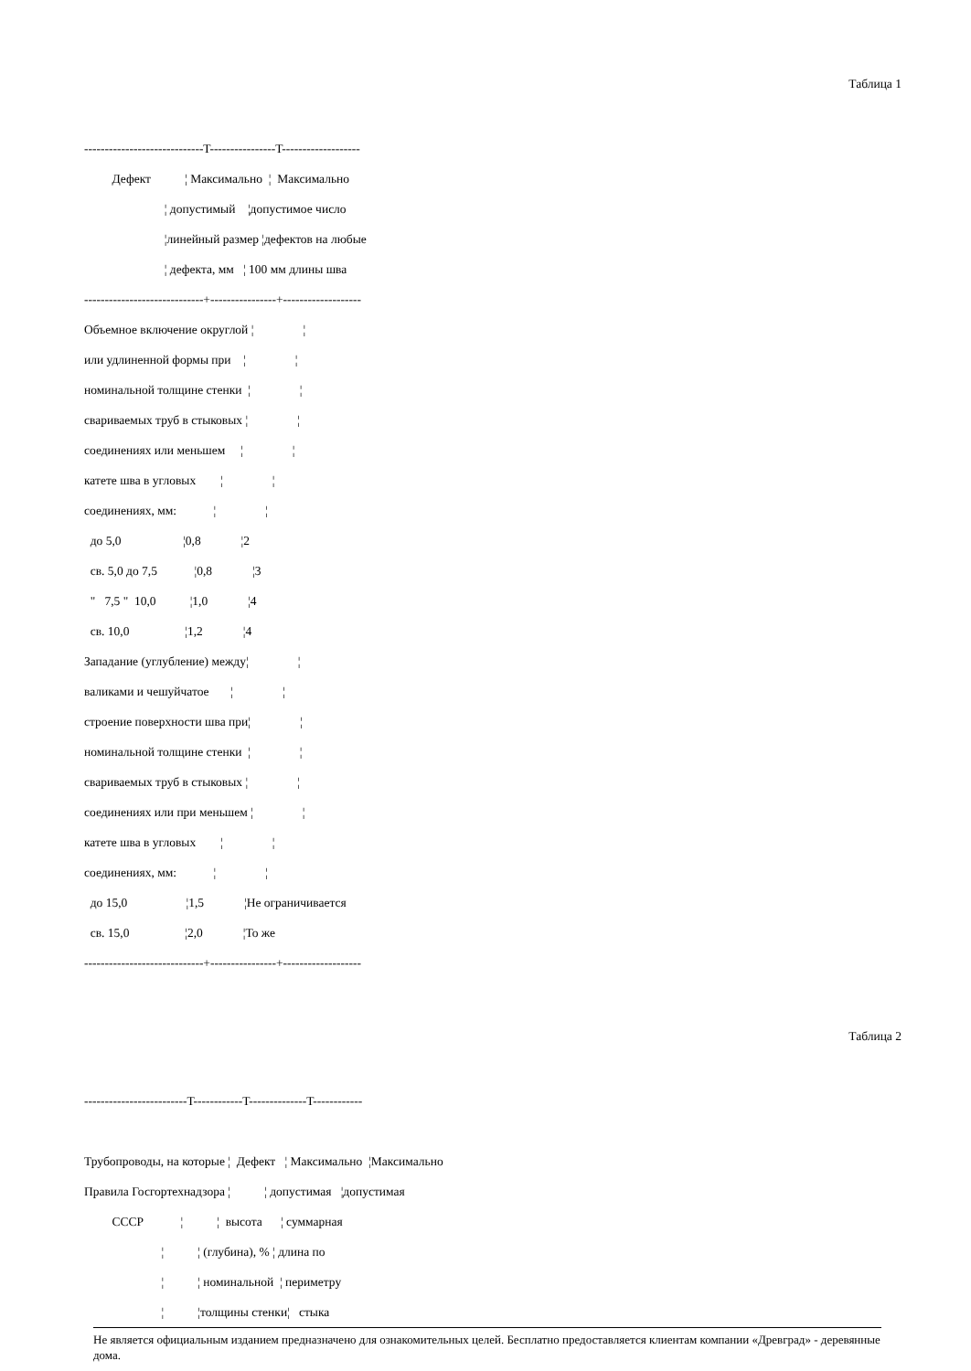Таблица 1
-----------------------------T----------------T-------------------
Дефект ¦ Максимально ¦ Максимально
¦ допустимый ¦допустимое число
¦линейный размер ¦дефектов на любые
¦ дефекта, мм ¦ 100 мм длины шва
-----------------------------+----------------+-------------------
Объемное включение округлой ¦ ¦
или удлиненной формы при ¦ ¦
номинальной толщине стенки ¦ ¦
свариваемых труб в стыковых ¦ ¦
соединениях или меньшем ¦ ¦
катете шва в угловых ¦ ¦
соединениях, мм: ¦ ¦
до 5,0 ¦0,8 ¦2
св. 5,0 до 7,5 ¦0,8 ¦3
" 7,5 " 10,0 ¦1,0 ¦4
св. 10,0 ¦1,2 ¦4
Западание (углубление) между¦ ¦
валиками и чешуйчатое ¦ ¦
строение поверхности шва при¦ ¦
номинальной толщине стенки ¦ ¦
свариваемых труб в стыковых ¦ ¦
соединениях или при меньшем ¦ ¦
катете шва в угловых ¦ ¦
соединениях, мм: ¦ ¦
до 15,0 ¦1,5 ¦Не ограничивается
св. 15,0 ¦2,0 ¦То же
-----------------------------+----------------+-------------------
Таблица 2
-------------------------T------------T--------------T------------
Трубопроводы, на которые ¦ Дефект ¦ Максимально ¦Максимально
Правила Госгортехнадзора ¦ ¦ допустимая ¦допустимая
СССР ¦ ¦ высота ¦ суммарная
¦ ¦ (глубина), % ¦ длина по
¦ ¦ номинальной ¦ периметру
¦ ¦толщины стенки¦ стыка
Не является официальным изданием предназначено для ознакомительных целей. Бесплатно предоставляется клиентам компании «Древград» - деревянные дома.